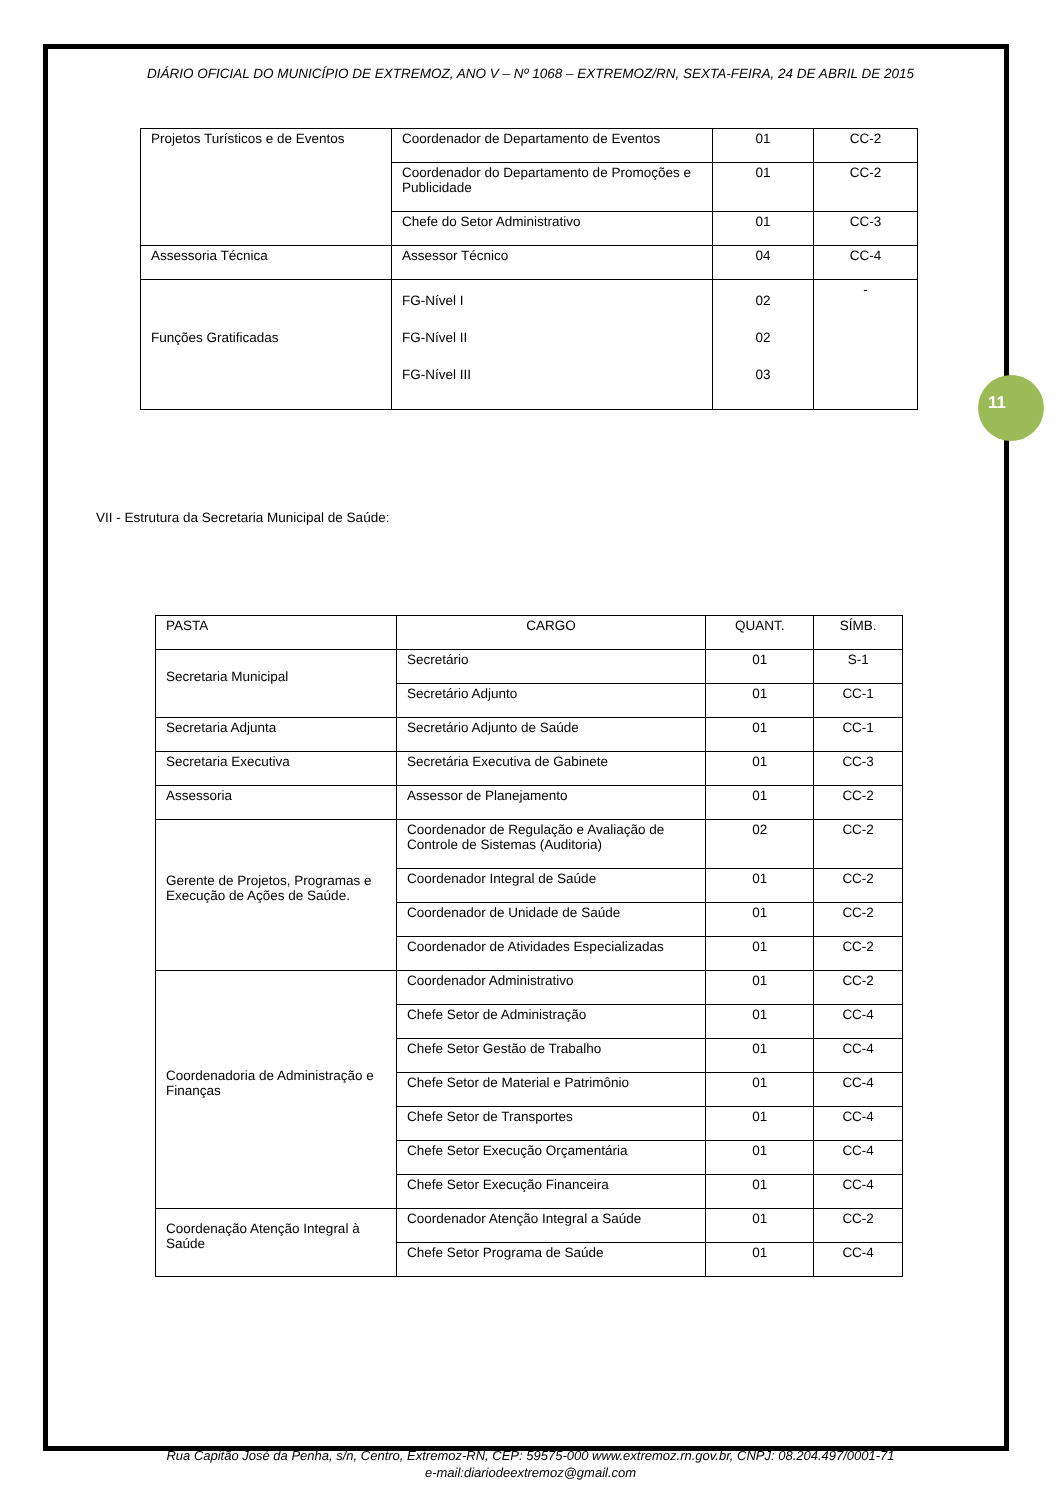11
DIÁRIO OFICIAL DO MUNICÍPIO DE EXTREMOZ, ANO V – Nº 1068 – EXTREMOZ/RN, SEXTA-FEIRA, 24 DE ABRIL DE 2015
| Projetos Turísticos e de Eventos | Coordenador de Departamento de Eventos | 01 | CC-2 |
| | Coordenador do Departamento de Promoções e Publicidade | 01 | CC-2 |
| | Chefe do Setor Administrativo | 01 | CC-3 |
| Assessoria Técnica | Assessor Técnico | 04 | CC-4 |
| Funções Gratificadas | FG-Nível I FG-Nível II FG-Nível III | 02 02 03 | - |
VII - Estrutura da Secretaria Municipal de Saúde:
| PASTA | CARGO | QUANT. | SÍMB. |
| --- | --- | --- | --- |
| Secretaria Municipal | Secretário | 01 | S-1 |
| | Secretário Adjunto | 01 | CC-1 |
| Secretaria Adjunta | Secretário Adjunto de Saúde | 01 | CC-1 |
| Secretaria Executiva | Secretária Executiva de Gabinete | 01 | CC-3 |
| Assessoria | Assessor de Planejamento | 01 | CC-2 |
| Gerente de Projetos, Programas e Execução de Ações de Saúde. | Coordenador de Regulação e Avaliação de Controle de Sistemas (Auditoria) | 02 | CC-2 |
| | Coordenador Integral de Saúde | 01 | CC-2 |
| | Coordenador de Unidade de Saúde | 01 | CC-2 |
| | Coordenador de Atividades Especializadas | 01 | CC-2 |
| Coordenadoria de Administração e Finanças | Coordenador Administrativo | 01 | CC-2 |
| | Chefe Setor de Administração | 01 | CC-4 |
| | Chefe Setor Gestão de Trabalho | 01 | CC-4 |
| | Chefe Setor de Material e Patrimônio | 01 | CC-4 |
| | Chefe Setor de Transportes | 01 | CC-4 |
| | Chefe Setor Execução Orçamentária | 01 | CC-4 |
| | Chefe Setor Execução Financeira | 01 | CC-4 |
| Coordenação Atenção Integral à Saúde | Coordenador Atenção Integral a Saúde | 01 | CC-2 |
| | Chefe Setor Programa de Saúde | 01 | CC-4 |
Rua Capitão José da Penha, s/n, Centro, Extremoz-RN, CEP: 59575-000 www.extremoz.rn.gov.br, CNPJ: 08.204.497/0001-71
e-mail:diariodeextremoz@gmail.com